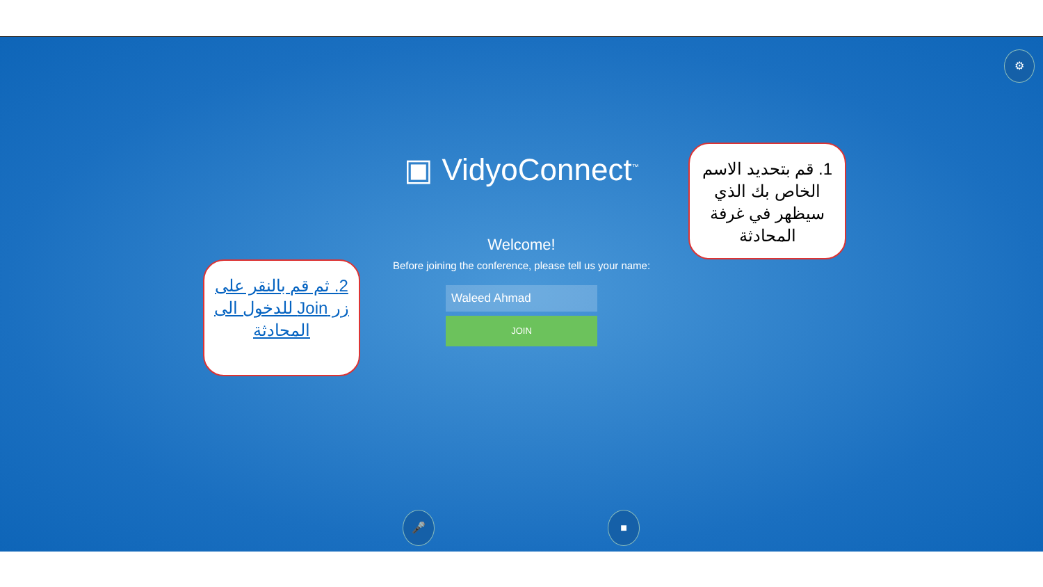⚙
▣ VidyoConnect<sup>™</sup>
Welcome!
Before joining the conference, please tell us your name:
Waleed Ahmad
JOIN
🎤 ■
1. قم بتحديد الاسم الخاص بك الذي سيظهر في غرفة المحادثة
2. ثم قم بالنقر على زر Join للدخول الى المحادثة